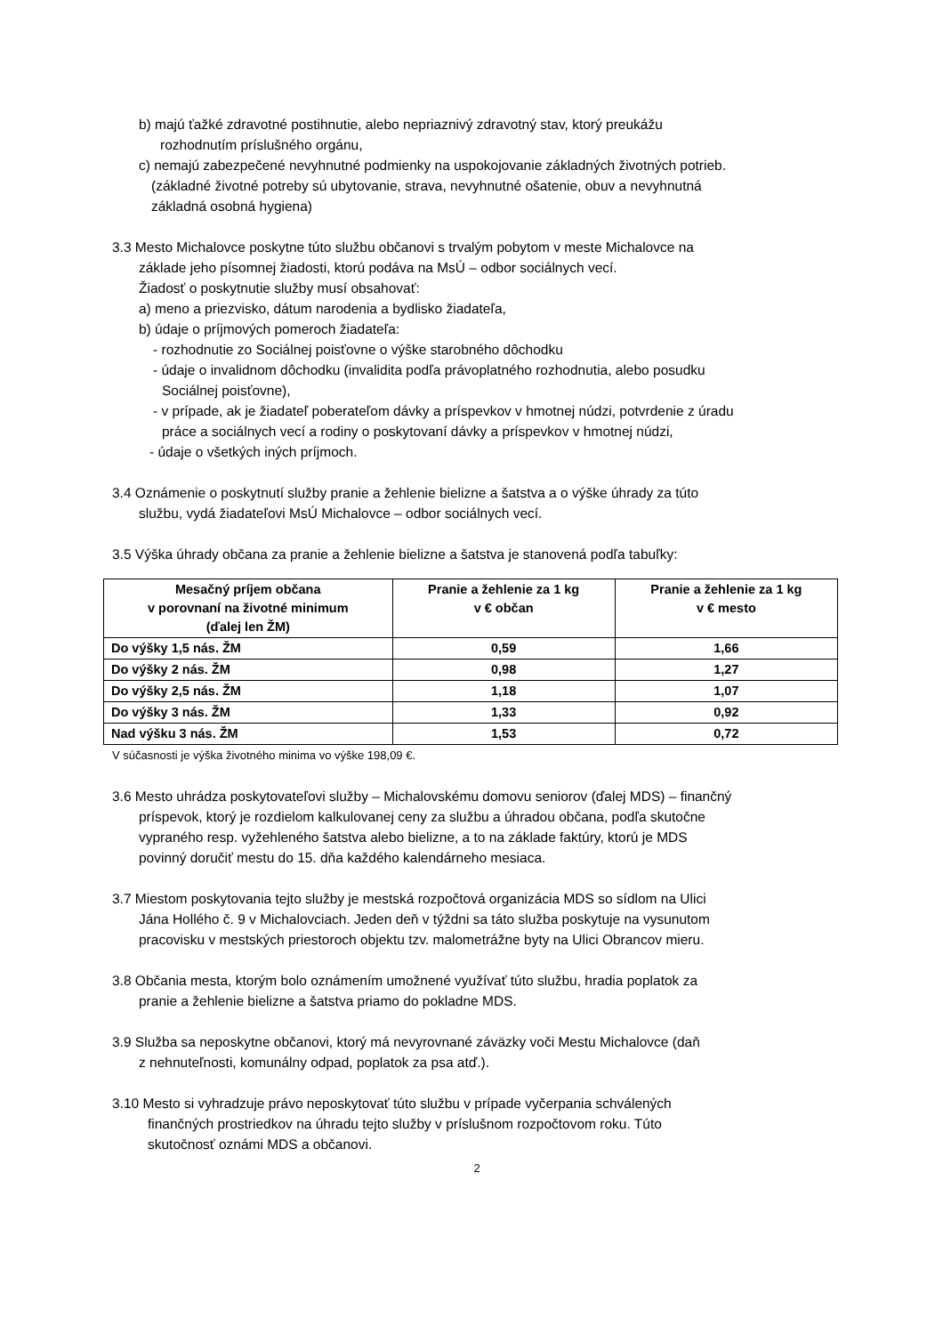b) majú ťažké zdravotné postihnutie, alebo nepriaznivý zdravotný stav, ktorý preukážu
rozhodnutím príslušného orgánu,
c) nemajú zabezpečené nevyhnutné podmienky na uspokojovanie základných životných potrieb.
(základné životné potreby sú ubytovanie, strava, nevyhnutné ošatenie, obuv a nevyhnutná
základná osobná hygiena)
3.3 Mesto Michalovce poskytne túto službu občanovi s trvalým pobytom v meste Michalovce na
základe jeho písomnej žiadosti, ktorú podáva na MsÚ – odbor sociálnych vecí.
Žiadosť o poskytnutie služby musí obsahovať:
a) meno a priezvisko, dátum narodenia a bydlisko žiadateľa,
b) údaje o príjmových pomeroch žiadateľa:
- rozhodnutie zo Sociálnej poisťovne o výške starobného dôchodku
- údaje o invalidnom dôchodku (invalidita podľa právoplatného rozhodnutia, alebo posudku
Sociálnej poisťovne),
- v prípade, ak je žiadateľ poberateľom dávky a príspevkov v hmotnej núdzi, potvrdenie z úradu
práce a sociálnych vecí a rodiny o poskytovaní dávky a príspevkov v hmotnej núdzi,
- údaje o všetkých iných príjmoch.
3.4 Oznámenie o poskytnutí služby pranie a žehlenie bielizne a šatstva a o výške úhrady za túto
službu, vydá žiadateľovi MsÚ Michalovce – odbor sociálnych vecí.
3.5 Výška úhrady občana za pranie a žehlenie bielizne a šatstva je stanovená podľa tabuľky:
| Mesačný príjem občana v porovnaní na životné minimum (ďalej len ŽM) | Pranie a žehlenie za 1 kg v € občan | Pranie a žehlenie za 1 kg v € mesto |
| --- | --- | --- |
| Do výšky 1,5 nás. ŽM | 0,59 | 1,66 |
| Do výšky 2 nás. ŽM | 0,98 | 1,27 |
| Do výšky 2,5 nás. ŽM | 1,18 | 1,07 |
| Do výšky 3 nás. ŽM | 1,33 | 0,92 |
| Nad výšku 3 nás. ŽM | 1,53 | 0,72 |
V súčasnosti je výška životného minima vo výške 198,09 €.
3.6 Mesto uhrádza poskytovateľovi služby – Michalovskému domovu seniorov (ďalej MDS) – finančný
príspevok, ktorý je rozdielom kalkulovanej ceny za službu a úhradou občana, podľa skutočne
vypraného resp. vyžehleného šatstva alebo bielizne, a to na základe faktúry, ktorú je MDS
povinný doručiť mestu do 15. dňa každého kalendárneho mesiaca.
3.7 Miestom poskytovania tejto služby je mestská rozpočtová organizácia MDS so sídlom na Ulici
Jána Hollého č. 9 v Michalovciach. Jeden deň v týždni sa táto služba poskytuje na vysunutom
pracovisku v mestských priestoroch objektu tzv. malometrážne byty na Ulici Obrancov mieru.
3.8 Občania mesta, ktorým bolo oznámením umožnené využívať túto službu, hradia poplatok za
pranie a žehlenie bielizne a šatstva priamo do pokladne MDS.
3.9 Služba sa neposkytne občanovi, ktorý má nevyrovnané záväzky voči Mestu Michalovce (daň
z nehnuteľnosti, komunálny odpad, poplatok za psa atď.).
3.10 Mesto si vyhradzuje právo neposkytovať túto službu v prípade vyčerpania schválených
finančných prostriedkov na úhradu tejto služby v príslušnom rozpočtovom roku. Túto
skutočnosť oznámi MDS a občanovi.
2